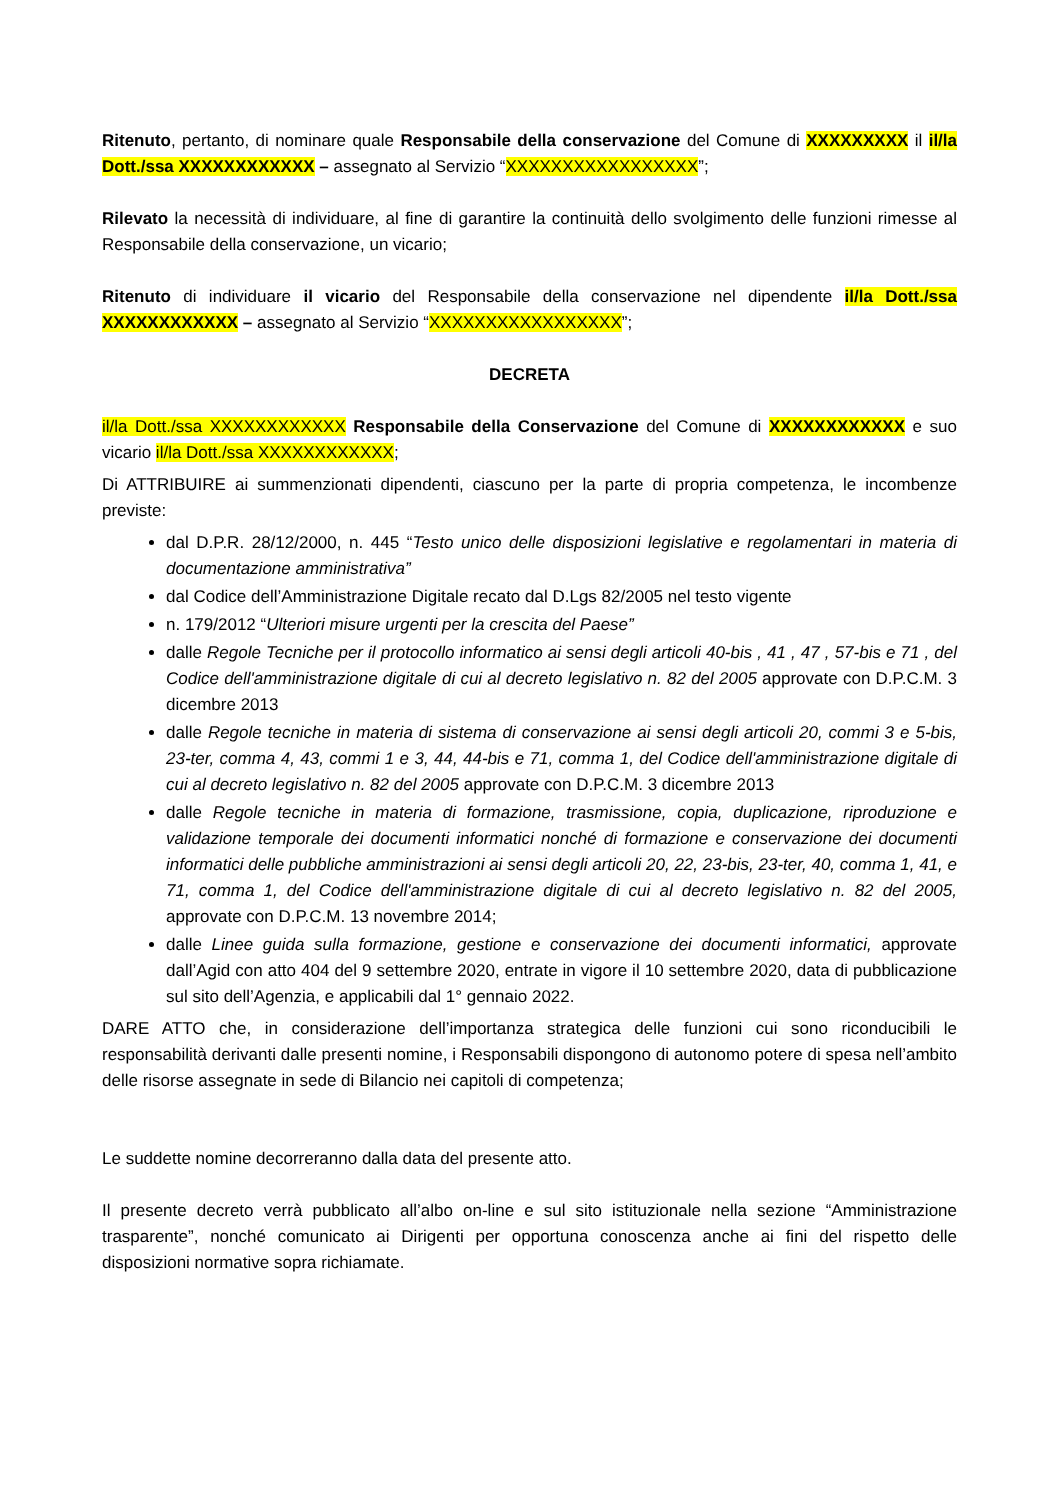Ritenuto, pertanto, di nominare quale Responsabile della conservazione del Comune di XXXXXXXXX il il/la Dott./ssa XXXXXXXXXXXX – assegnato al Servizio “XXXXXXXXXXXXXXXXX”;
Rilevato la necessità di individuare, al fine di garantire la continuità dello svolgimento delle funzioni rimesse al Responsabile della conservazione, un vicario;
Ritenuto di individuare il vicario del Responsabile della conservazione nel dipendente il/la Dott./ssa XXXXXXXXXXXX – assegnato al Servizio “XXXXXXXXXXXXXXXXX”;
DECRETA
il/la Dott./ssa XXXXXXXXXXXX Responsabile della Conservazione del Comune di XXXXXXXXXXXX e suo vicario il/la Dott./ssa XXXXXXXXXXXX;
Di ATTRIBUIRE ai summenzionati dipendenti, ciascuno per la parte di propria competenza, le incombenze previste:
dal D.P.R. 28/12/2000, n. 445 “Testo unico delle disposizioni legislative e regolamentari in materia di documentazione amministrativa”
dal Codice dell’Amministrazione Digitale recato dal D.Lgs 82/2005 nel testo vigente
n. 179/2012 “Ulteriori misure urgenti per la crescita del Paese”
dalle Regole Tecniche per il protocollo informatico ai sensi degli articoli 40-bis , 41 , 47 , 57-bis e 71 , del Codice dell'amministrazione digitale di cui al decreto legislativo n. 82 del 2005 approvate con D.P.C.M. 3 dicembre 2013
dalle Regole tecniche in materia di sistema di conservazione ai sensi degli articoli 20, commi 3 e 5-bis, 23-ter, comma 4, 43, commi 1 e 3, 44, 44-bis e 71, comma 1, del Codice dell'amministrazione digitale di cui al decreto legislativo n. 82 del 2005 approvate con D.P.C.M. 3 dicembre 2013
dalle Regole tecniche in materia di formazione, trasmissione, copia, duplicazione, riproduzione e validazione temporale dei documenti informatici nonché di formazione e conservazione dei documenti informatici delle pubbliche amministrazioni ai sensi degli articoli 20, 22, 23-bis, 23-ter, 40, comma 1, 41, e 71, comma 1, del Codice dell'amministrazione digitale di cui al decreto legislativo n. 82 del 2005, approvate con D.P.C.M. 13 novembre 2014;
dalle Linee guida sulla formazione, gestione e conservazione dei documenti informatici, approvate dall’Agid con atto 404 del 9 settembre 2020, entrate in vigore il 10 settembre 2020, data di pubblicazione sul sito dell’Agenzia, e applicabili dal 1° gennaio 2022.
DARE ATTO che, in considerazione dell’importanza strategica delle funzioni cui sono riconducibili le responsabilità derivanti dalle presenti nomine, i Responsabili dispongono di autonomo potere di spesa nell’ambito delle risorse assegnate in sede di Bilancio nei capitoli di competenza;
Le suddette nomine decorreranno dalla data del presente atto.
Il presente decreto verrà pubblicato all’albo on-line e sul sito istituzionale nella sezione “Amministrazione trasparente”, nonché comunicato ai Dirigenti per opportuna conoscenza anche ai fini del rispetto delle disposizioni normative sopra richiamate.